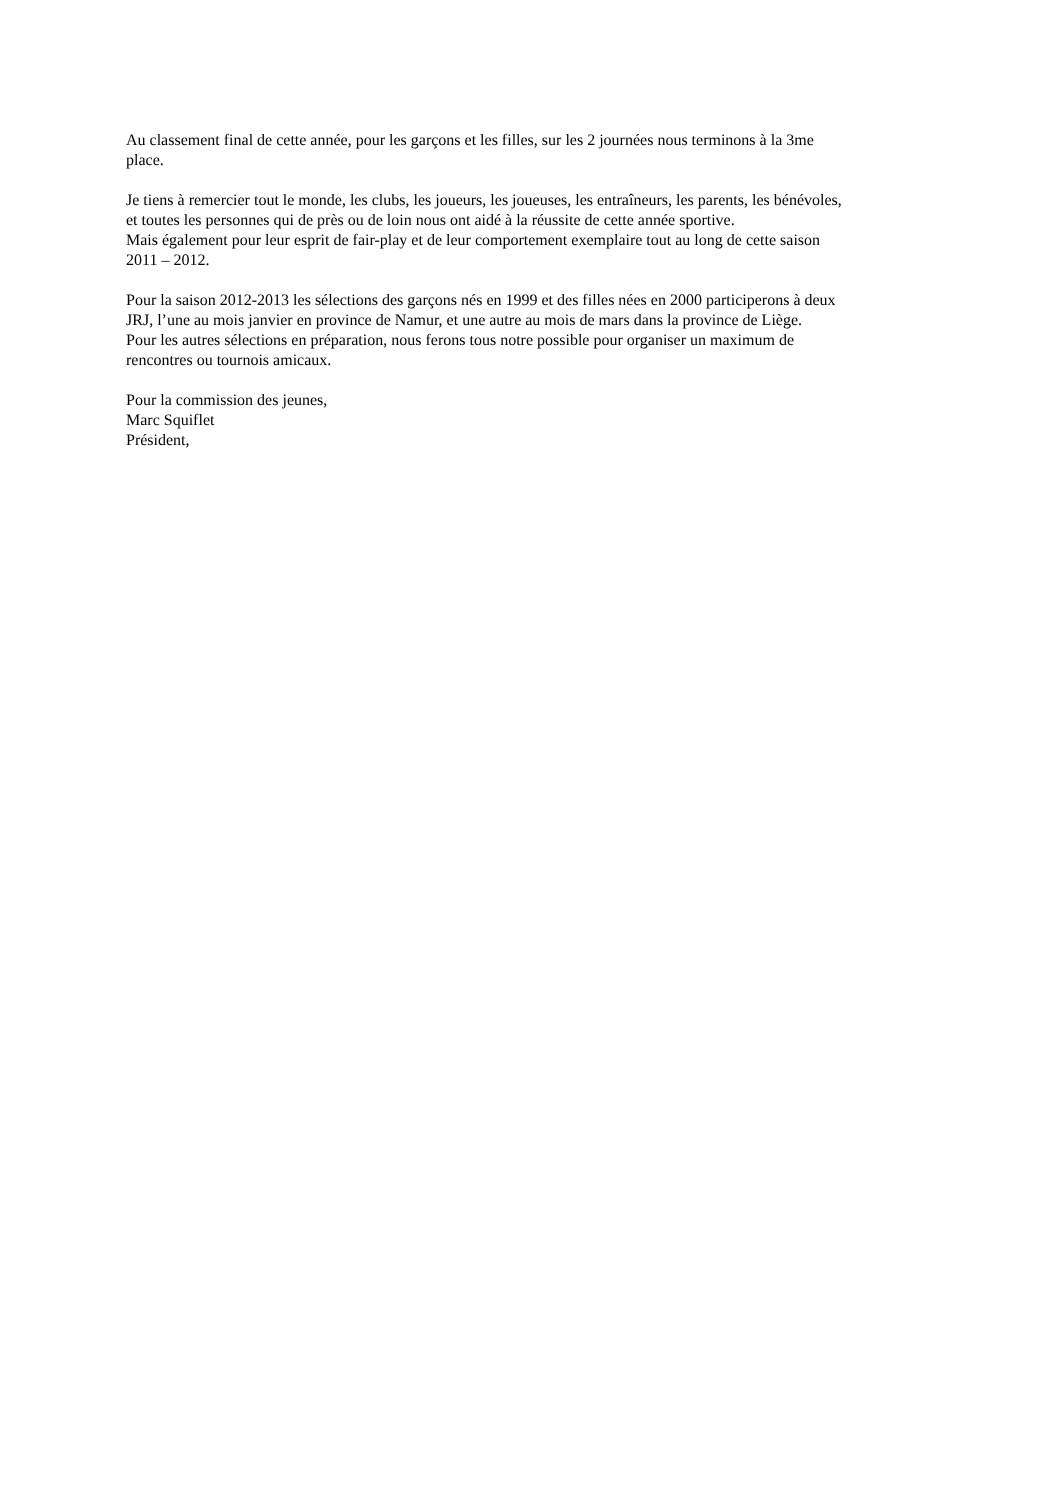Au classement final de cette année, pour les garçons et les filles, sur les 2 journées nous terminons à la 3me
place.
Je tiens à remercier tout le monde, les clubs, les joueurs, les joueuses, les entraîneurs, les parents, les bénévoles,
et toutes les personnes qui de près ou de loin nous ont aidé à la réussite de cette année sportive.
Mais également pour leur esprit de fair-play et de leur comportement exemplaire tout au long de cette saison
2011 – 2012.
Pour la saison 2012-2013 les sélections des garçons nés en 1999 et des filles nées en 2000 participerons à deux
JRJ, l’une au mois janvier en province de Namur, et une autre au mois de mars dans la province de Liège.
Pour les autres sélections en préparation, nous ferons tous notre possible pour organiser un maximum de
rencontres ou tournois amicaux.
Pour la commission des jeunes,
Marc Squiflet
Président,